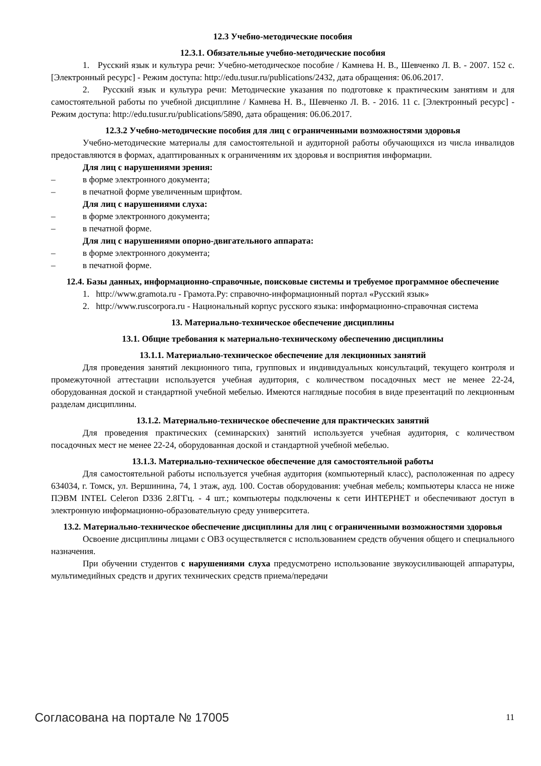12.3 Учебно-методические пособия
12.3.1. Обязательные учебно-методические пособия
1. Русский язык и культура речи: Учебно-методическое пособие / Камнева Н. В., Шевченко Л. В. - 2007. 152 с. [Электронный ресурс] - Режим доступа: http://edu.tusur.ru/publications/2432, дата обращения: 06.06.2017.
2. Русский язык и культура речи: Методические указания по подготовке к практическим занятиям и для самостоятельной работы по учебной дисциплине / Камнева Н. В., Шевченко Л. В. - 2016. 11 с. [Электронный ресурс] - Режим доступа: http://edu.tusur.ru/publications/5890, дата обращения: 06.06.2017.
12.3.2 Учебно-методические пособия для лиц с ограниченными возможностями здоровья
Учебно-методические материалы для самостоятельной и аудиторной работы обучающихся из числа инвалидов предоставляются в формах, адаптированных к ограничениям их здоровья и восприятия информации.
Для лиц с нарушениями зрения:
– в форме электронного документа;
– в печатной форме увеличенным шрифтом.
Для лиц с нарушениями слуха:
– в форме электронного документа;
– в печатной форме.
Для лиц с нарушениями опорно-двигательного аппарата:
– в форме электронного документа;
– в печатной форме.
12.4. Базы данных, информационно-справочные, поисковые системы и требуемое программное обеспечение
1. http://www.gramota.ru - Грамота.Ру: справочно-информационный портал «Русский язык»
2. http://www.ruscorpora.ru - Национальный корпус русского языка: информационно-справочная система
13. Материально-техническое обеспечение дисциплины
13.1. Общие требования к материально-техническому обеспечению дисциплины
13.1.1. Материально-техническое обеспечение для лекционных занятий
Для проведения занятий лекционного типа, групповых и индивидуальных консультаций, текущего контроля и промежуточной аттестации используется учебная аудитория, с количеством посадочных мест не менее 22-24, оборудованная доской и стандартной учебной мебелью. Имеются наглядные пособия в виде презентаций по лекционным разделам дисциплины.
13.1.2. Материально-техническое обеспечение для практических занятий
Для проведения практических (семинарских) занятий используется учебная аудитория, с количеством посадочных мест не менее 22-24, оборудованная доской и стандартной учебной мебелью.
13.1.3. Материально-техническое обеспечение для самостоятельной работы
Для самостоятельной работы используется учебная аудитория (компьютерный класс), расположенная по адресу 634034, г. Томск, ул. Вершинина, 74, 1 этаж, ауд. 100. Состав оборудования: учебная мебель; компьютеры класса не ниже ПЭВМ INTEL Celeron D336 2.8ГГц. - 4 шт.; компьютеры подключены к сети ИНТЕРНЕТ и обеспечивают доступ в электронную информационно-образовательную среду университета.
13.2. Материально-техническое обеспечение дисциплины для лиц с ограниченными возможностями здоровья
Освоение дисциплины лицами с ОВЗ осуществляется с использованием средств обучения общего и специального назначения.
При обучении студентов с нарушениями слуха предусмотрено использование звукоусиливающей аппаратуры, мультимедийных средств и других технических средств приема/передачи
Согласована на портале № 17005 11